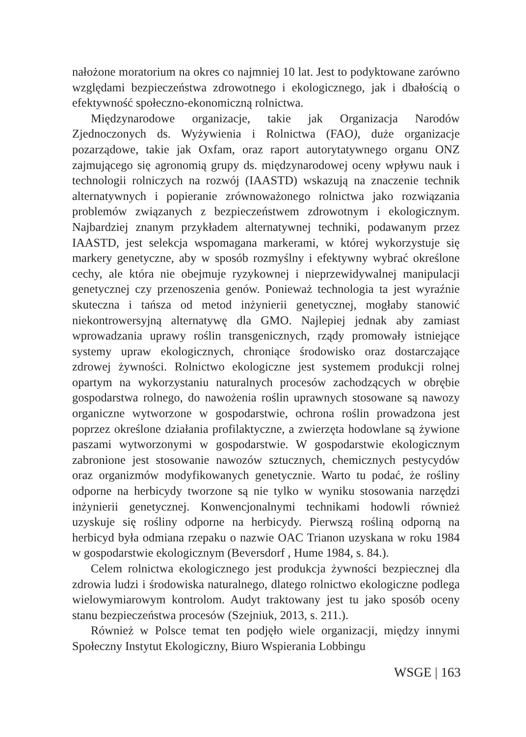nałożone moratorium na okres co najmniej 10 lat. Jest to podyktowane zarówno względami bezpieczeństwa zdrowotnego i ekologicznego, jak i dbałością o efektywność społeczno-ekonomiczną rolnictwa.
Międzynarodowe organizacje, takie jak Organizacja Narodów Zjednoczonych ds. Wyżywienia i Rolnictwa (FAO), duże organizacje pozarządowe, takie jak Oxfam, oraz raport autorytatywnego organu ONZ zajmującego się agronomią grupy ds. międzynarodowej oceny wpływu nauk i technologii rolniczych na rozwój (IAASTD) wskazują na znaczenie technik alternatywnych i popieranie zrównoważonego rolnictwa jako rozwiązania problemów związanych z bezpieczeństwem zdrowotnym i ekologicznym. Najbardziej znanym przykładem alternatywnej techniki, podawanym przez IAASTD, jest selekcja wspomagana markerami, w której wykorzystuje się markery genetyczne, aby w sposób rozmyślny i efektywny wybrać określone cechy, ale która nie obejmuje ryzykownej i nieprzewidywalnej manipulacji genetycznej czy przenoszenia genów. Ponieważ technologia ta jest wyraźnie skuteczna i tańsza od metod inżynierii genetycznej, mogłaby stanowić niekontrowersyjną alternatywę dla GMO. Najlepiej jednak aby zamiast wprowadzania uprawy roślin transgenicznych, rządy promowały istniejące systemy upraw ekologicznych, chroniące środowisko oraz dostarczające zdrowej żywności. Rolnictwo ekologiczne jest systemem produkcji rolnej opartym na wykorzystaniu naturalnych procesów zachodzących w obrębie gospodarstwa rolnego, do nawożenia roślin uprawnych stosowane są nawozy organiczne wytworzone w gospodarstwie, ochrona roślin prowadzona jest poprzez określone działania profilaktyczne, a zwierzęta hodowlane są żywione paszami wytworzonymi w gospodarstwie. W gospodarstwie ekologicznym zabronione jest stosowanie nawozów sztucznych, chemicznych pestycydów oraz organizmów modyfikowanych genetycznie. Warto tu podać, że rośliny odporne na herbicydy tworzone są nie tylko w wyniku stosowania narzędzi inżynierii genetycznej. Konwencjonalnymi technikami hodowli również uzyskuje się rośliny odporne na herbicydy. Pierwszą rośliną odporną na herbicyd była odmiana rzepaku o nazwie OAC Trianon uzyskana w roku 1984 w gospodarstwie ekologicznym (Beversdorf , Hume 1984, s. 84.).
Celem rolnictwa ekologicznego jest produkcja żywności bezpiecznej dla zdrowia ludzi i środowiska naturalnego, dlatego rolnictwo ekologiczne podlega wielowymiarowym kontrolom. Audyt traktowany jest tu jako sposób oceny stanu bezpieczeństwa procesów (Szejniuk, 2013, s. 211.).
Również w Polsce temat ten podjęło wiele organizacji, między innymi Społeczny Instytut Ekologiczny, Biuro Wspierania Lobbingu
WSGE | 163